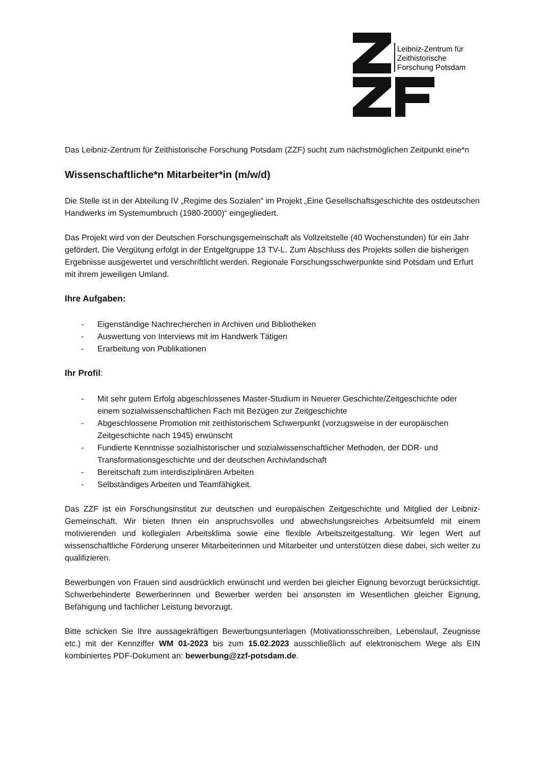Leibniz-Zentrum für
Zeithistorische
Forschung Potsdam
Das Leibniz-Zentrum für Zeithistorische Forschung Potsdam (ZZF) sucht zum nächstmöglichen Zeitpunkt eine*n
Wissenschaftliche*n Mitarbeiter*in (m/w/d)
Die Stelle ist in der Abteilung IV „Regime des Sozialen“ im Projekt „Eine Gesellschaftsgeschichte des ostdeutschen Handwerks im Systemumbruch (1980-2000)“ eingegliedert.
Das Projekt wird von der Deutschen Forschungsgemeinschaft als Vollzeitstelle (40 Wochenstunden) für ein Jahr gefördert. Die Vergütung erfolgt in der Entgeltgruppe 13 TV-L. Zum Abschluss des Projekts sollen die bisherigen Ergebnisse ausgewertet und verschriftlicht werden. Regionale Forschungsschwerpunkte sind Potsdam und Erfurt mit ihrem jeweiligen Umland.
Ihre Aufgaben:
- Eigenständige Nachrecherchen in Archiven und Bibliotheken
- Auswertung von Interviews mit im Handwerk Tätigen
- Erarbeitung von Publikationen
Ihr Profil:
- Mit sehr gutem Erfolg abgeschlossenes Master-Studium in Neuerer Geschichte/Zeitgeschichte oder einem sozialwissenschaftlichen Fach mit Bezügen zur Zeitgeschichte
- Abgeschlossene Promotion mit zeithistorischem Schwerpunkt (vorzugsweise in der europäischen Zeitgeschichte nach 1945) erwünscht
- Fundierte Kenntnisse sozialhistorischer und sozialwissenschaftlicher Methoden, der DDR- und Transformationsgeschichte und der deutschen Archivlandschaft
- Bereitschaft zum interdisziplinären Arbeiten
- Selbständiges Arbeiten und Teamfähigkeit.
Das ZZF ist ein Forschungsinstitut zur deutschen und europäischen Zeitgeschichte und Mitglied der Leibniz-Gemeinschaft. Wir bieten Ihnen ein anspruchsvolles und abwechslungsreiches Arbeitsumfeld mit einem motivierenden und kollegialen Arbeitsklima sowie eine flexible Arbeitszeitgestaltung. Wir legen Wert auf wissenschaftliche Förderung unserer Mitarbeiterinnen und Mitarbeiter und unterstützen diese dabei, sich weiter zu qualifizieren.
Bewerbungen von Frauen sind ausdrücklich erwünscht und werden bei gleicher Eignung bevorzugt berücksichtigt. Schwerbehinderte Bewerberinnen und Bewerber werden bei ansonsten im Wesentlichen gleicher Eignung, Befähigung und fachlicher Leistung bevorzugt.
Bitte schicken Sie Ihre aussagekräftigen Bewerbungsunterlagen (Motivationsschreiben, Lebenslauf, Zeugnisse etc.) mit der Kennziffer WM 01-2023 bis zum 15.02.2023 ausschließlich auf elektronischem Wege als EIN kombiniertes PDF-Dokument an: bewerbung@zzf-potsdam.de.